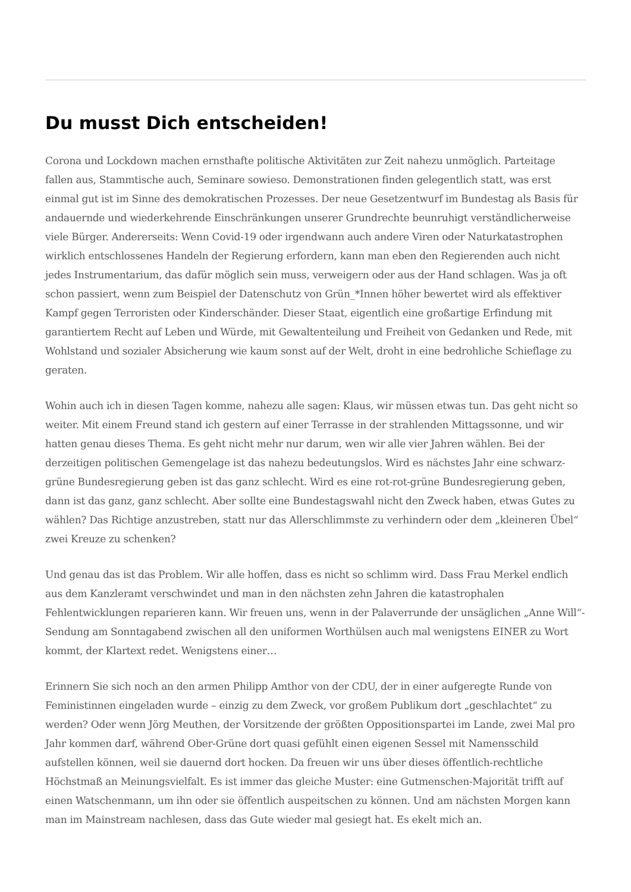Du musst Dich entscheiden!
Corona und Lockdown machen ernsthafte politische Aktivitäten zur Zeit nahezu unmöglich. Parteitage fallen aus, Stammtische auch, Seminare sowieso. Demonstrationen finden gelegentlich statt, was erst einmal gut ist im Sinne des demokratischen Prozesses. Der neue Gesetzentwurf im Bundestag als Basis für andauernde und wiederkehrende Einschränkungen unserer Grundrechte beunruhigt verständlicherweise viele Bürger. Andererseits: Wenn Covid-19 oder irgendwann auch andere Viren oder Naturkatastrophen wirklich entschlossenes Handeln der Regierung erfordern, kann man eben den Regierenden auch nicht jedes Instrumentarium, das dafür möglich sein muss, verweigern oder aus der Hand schlagen. Was ja oft schon passiert, wenn zum Beispiel der Datenschutz von Grün_*Innen höher bewertet wird als effektiver Kampf gegen Terroristen oder Kinderschänder. Dieser Staat, eigentlich eine großartige Erfindung mit garantiertem Recht auf Leben und Würde, mit Gewaltenteilung und Freiheit von Gedanken und Rede, mit Wohlstand und sozialer Absicherung wie kaum sonst auf der Welt, droht in eine bedrohliche Schieflage zu geraten.
Wohin auch ich in diesen Tagen komme, nahezu alle sagen: Klaus, wir müssen etwas tun. Das geht nicht so weiter. Mit einem Freund stand ich gestern auf einer Terrasse in der strahlenden Mittagssonne, und wir hatten genau dieses Thema. Es geht nicht mehr nur darum, wen wir alle vier Jahren wählen. Bei der derzeitigen politischen Gemengelage ist das nahezu bedeutungslos. Wird es nächstes Jahr eine schwarz-grüne Bundesregierung geben ist das ganz schlecht. Wird es eine rot-rot-grüne Bundesregierung geben, dann ist das ganz, ganz schlecht. Aber sollte eine Bundestagswahl nicht den Zweck haben, etwas Gutes zu wählen? Das Richtige anzustreben, statt nur das Allerschlimmste zu verhindern oder dem „kleineren Übel“ zwei Kreuze zu schenken?
Und genau das ist das Problem. Wir alle hoffen, dass es nicht so schlimm wird. Dass Frau Merkel endlich aus dem Kanzleramt verschwindet und man in den nächsten zehn Jahren die katastrophalen Fehlentwicklungen reparieren kann. Wir freuen uns, wenn in der Palaverrunde der unsäglichen „Anne Will“-Sendung am Sonntagabend zwischen all den uniformen Worthülsen auch mal wenigstens EINER zu Wort kommt, der Klartext redet. Wenigstens einer…
Erinnern Sie sich noch an den armen Philipp Amthor von der CDU, der in einer aufgeregte Runde von Feministinnen eingeladen wurde – einzig zu dem Zweck, vor großem Publikum dort „geschlachtet“ zu werden? Oder wenn Jörg Meuthen, der Vorsitzende der größten Oppositionspartei im Lande, zwei Mal pro Jahr kommen darf, während Ober-Grüne dort quasi gefühlt einen eigenen Sessel mit Namensschild aufstellen können, weil sie dauernd dort hocken. Da freuen wir uns über dieses öffentlich-rechtliche Höchstmaß an Meinungsvielfalt. Es ist immer das gleiche Muster: eine Gutmenschen-Majorität trifft auf einen Watschenmann, um ihn oder sie öffentlich auspeitschen zu können. Und am nächsten Morgen kann man im Mainstream nachlesen, dass das Gute wieder mal gesiegt hat. Es ekelt mich an.